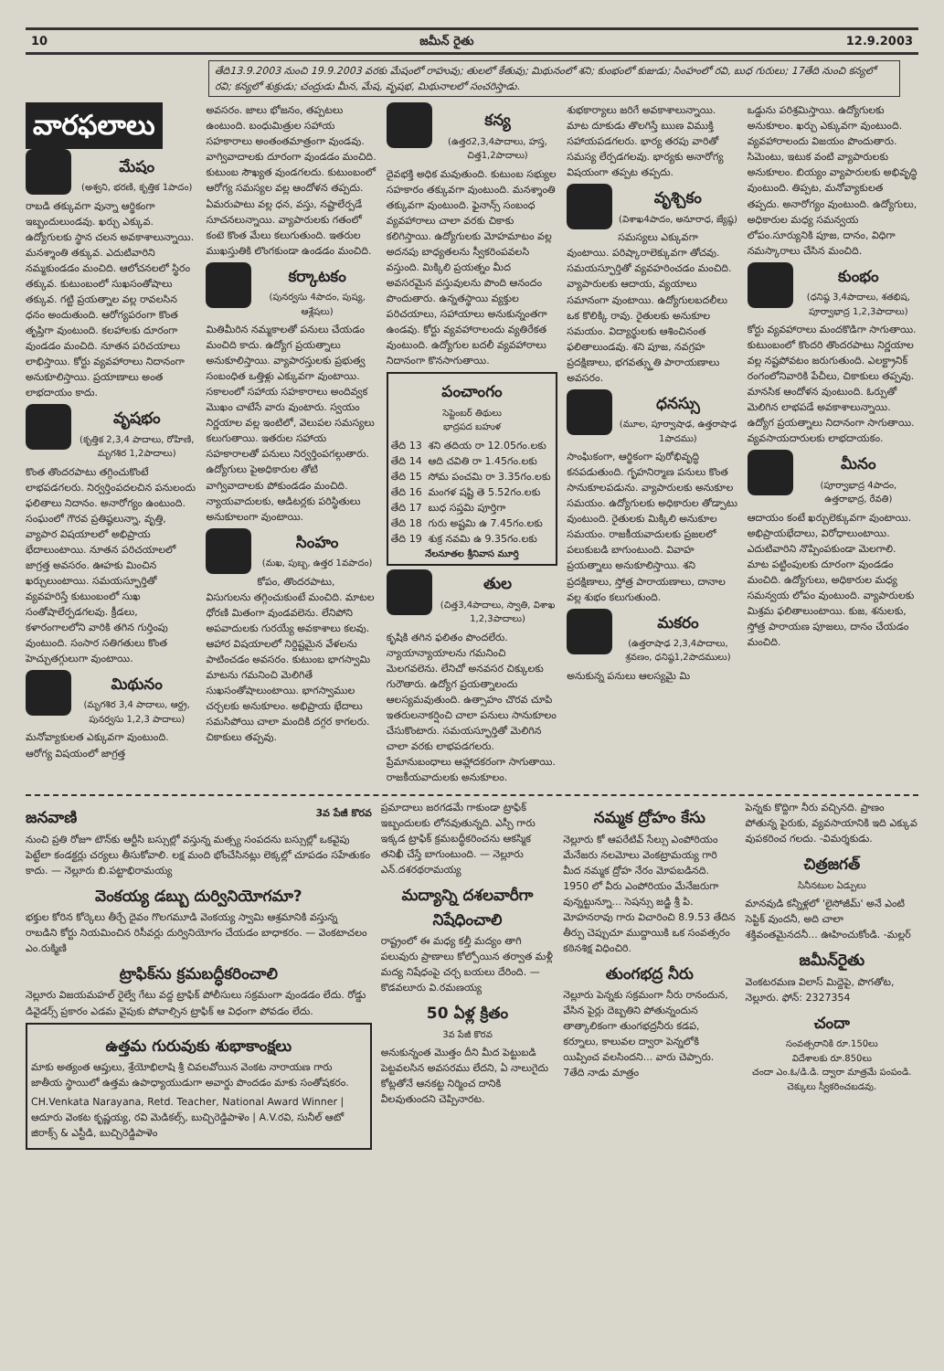10 జమీన్ రైతు 12.9.2003
తేది13.9.2003 నుంచి 19.9.2003 వరకు మేషంలో రాహువు; తులలో కేతువు; మిథునంలో శని; కుంభంలో కుజుడు; సింహంలో రవి, బుధ గురులు; 17తేది నుంచి కన్యలో రవి; కన్యలో శుక్రుడు; చంద్రుడు మీన, మేష, వృషభ, మిథునాలలో సంచరిస్తాడు.
వారఫలాలు
మేషం
(అశ్వని, భరణి, కృత్తిక 1పాదం)
రాబడి తక్కువగా వున్నా ఆర్థికంగా ఇబ్బందులుండవు. ఖర్చు ఎక్కువ. ఉద్యోగులకు స్థాన చలన అవకాశాలున్నాయి. మనశ్శాంతి తక్కువ. ఎదుటివారిని నమ్మకుండడం మంచిది. ఆలోచనలలో స్థిరం తక్కువ. కుటుంబంలో సుఖసంతోషాలు తక్కువ. గట్టి ప్రయత్నాల వల్ల రావలసిన ధనం అందుతుంది. ఆరోగ్యపరంగా కొంత తృప్తిగా వుంటుంది. కలహాలకు దూరంగా వుండడం మంచిది. నూతన పరిచయాలు లాభిస్తాయి. కోర్టు వ్యవహారాలు నిదానంగా అనుకూలిస్తాయి. ప్రయాణాలు అంత లాభదాయం కాదు.
వృషభం
(కృత్తిక 2,3,4 పాదాలు, రోహిణి, మృగశిర 1,2పాదాలు)
కొంత తొందరపాటు తగ్గించుకొంటే లాభపడగలరు. నిర్వర్తింపదలచిన పనులందు ఫలితాలు నిదానం. అనారోగ్యం ఉంటుంది. సంఘంలో గౌరవ ప్రతిష్ఠలున్నా, వృత్తి, వ్యాపార విషయాలలో అభిప్రాయ భేదాలుంటాయి. నూతన పరిచయాలలో జాగ్రత్త అవసరం. ఊహకు మించిన ఖర్చులుంటాయి. సమయస్ఫూర్తితో వ్యవహరిస్తే కుటుంబంలో సుఖ సంతోషాలేర్పడగలవు. క్రీడలు, కళారంగాలలోని వారికి తగిన గుర్తింపు వుంటుంది. సంసార సతిగతులు కొంత హెచ్చుతగ్గులుగా వుంటాయి.
మిథునం
(మృగశిర 3,4 పాదాలు, ఆర్ద్ర, పునర్వసు 1,2,3 పాదాలు)
మనోవ్యాకులత ఎక్కువగా వుంటుంది. ఆరోగ్య విషయంలో జాగ్రత్త
అవసరం. జాలు భోజనం, తప్పటలు ఉంటుంది. బంధుమిత్రుల సహాయ సహకారాలు అంతంతమాత్రంగా వుండవు. వాగ్వివాదాలకు దూరంగా వుండడం మంచిది. కుటుంబ సౌఖ్యత వుండగలదు. కుటుంబంలో ఆరోగ్య సమస్యల వల్ల ఆందోళన తప్పదు. ఏమరుపాటు వల్ల ధన, వస్తు, నష్టాలేర్పడే సూచనలున్నాయి. వ్యాపారులకు గతంలో కంటె కొంత మేలు కలుగుతుంది. ఇతరుల ముఖస్తుతికి లొంగకుండా ఉండడం మంచిది.
కర్కాటకం
(పునర్వసు 4పాదం, పుష్య, ఆశ్లేషలు)
మితిమీరిన నమ్మకాలతో పనులు చేయడం మంచిది కాదు. ఉద్యోగ ప్రయత్నాలు అనుకూలిస్తాయి. వ్యాపారస్తులకు ప్రభుత్వ సంబంధిత ఒత్తిళ్లు ఎక్కువగా వుంటాయి. సకాలంలో సహాయ సహకారాలు అందివ్వక మొఖం చాటేసే వారు వుంటారు. స్వయం నిర్ణయాల వల్ల ఇంటిలో, వెలుపల సమస్యలు కలుగుతాయి. ఇతరుల సహాయ సహకారాలతో పనులు నిర్వర్తింపగల్గుతారు. ఉద్యోగులు పైఅధికారుల తోటి వాగ్వివాదాలకు పోకుండడం మంచిది. న్యాయవాదులకు, ఆడిటర్లకు పరిస్థితులు అనుకూలంగా వుంటాయి.
సింహం
(మఖ, పుబ్బ, ఉత్తర 1వపాదం)
కోపం, తొందరపాటు, విసుగులను తగ్గించుకుంటే మంచిది. మాటల ధోరణి మితంగా వుండవలెను. లేనిపోని అపవాదులకు గురయ్యే అవకాశాలు కలవు. ఆహార విషయాలలో నిర్దిష్టమైన వేళలను పాటించడం అవసరం. కుటుంబ భాగస్వామి మాటను గమనించి మెలిగితే సుఖసంతోషాలుంటాయి. భాగస్వాముల చర్చలకు అనుకూలం. అభిప్రాయ భేదాలు సమసిపోయి చాలా మందికి దగ్గర కాగలరు. చికాకులు తప్పవు.
కన్య
(ఉత్తర2,3,4పాదాలు, హస్త, చిత్త1,2పాదాలు)
దైవభక్తి అధిక మవుతుంది. కుటుంబ సభ్యుల సహకారం తక్కువగా వుంటుంది. మనశ్శాంతి తక్కువగా వుంటుంది. ఫైనాన్స్ సంబంధ వ్యవహారాలు చాలా వరకు చికాకు కలిగిస్తాయి. ఉద్యోగులకు మోహమాటం వల్ల అదనపు బాధ్యతలను స్వీకరింపవలసి వస్తుంది. మిక్కిలి ప్రయత్నం మీద అవసరమైన వస్తువులను పొంది ఆనందం పొందుతారు. ఉన్నతస్థాయి వ్యక్తుల పరిచయాలు, సహాయాలు అనుకున్నంతగా ఉండవు. కోర్టు వ్యవహారాలందు వ్యతిరేకత వుంటుంది. ఉద్యోగుల బదలీ వ్యవహారాలు నిదానంగా కొనసాగుతాయి.
పంచాంగం
సెప్టెంబర్ తిథులు
భాద్రపద బహుళ
| తేది 13 | శని తదియ రా 12.05గం.లకు |
| తేది 14 | ఆది చవితి రా 1.45గం.లకు |
| తేది 15 | సోమ పంచమి రా 3.35గం.లకు |
| తేది 16 | మంగళ షష్టి తె 5.52గం.లకు |
| తేది 17 | బుధ సప్తమి పూర్తిగా |
| తేది 18 | గురు అష్టమి ఉ 7.45గం.లకు |
| తేది 19 | శుక్ర నవమి ఉ 9.35గం.లకు |
నేలనూతల శ్రీనివాస మూర్తి
తుల
(చిత్త3,4పాదాలు, స్వాతి, విశాఖ 1,2,3పాదాలు)
కృషికి తగిన ఫలితం పొందలేరు. న్యాయాన్యాయాలను గమనించి మెలగవలెను. లేనిచో అనవసర చిక్కులకు గురౌతారు. ఉద్యోగ ప్రయత్నాలందు ఆలస్యమవుతుంది. ఉత్సాహం చొరవ చూపి ఇతరులనాకర్షించి చాలా పనులు సానుకూలం చేసుకొంటారు. సమయస్ఫూర్తితో మెలిగిన చాలా వరకు లాభపడగలరు. ప్రేమానుబంధాలు ఆహ్లాదకరంగా సాగుతాయి. రాజకీయవాదులకు అనుకూలం.
శుభకార్యాలు జరిగే అవకాశాలున్నాయి. మాట దూకుడు తొలగిస్తే ఋణ విముక్తి సహాయపడగలరు. భార్య తరపు వారితో సమస్య లేర్పడగలవు. భార్యకు అనారోగ్య విషయంగా తప్పట తప్పదు.
వృశ్చికం
(విశాఖ4పాదం, అనూరాధ, జ్యేష్ఠ)
సమస్యలు ఎక్కువగా వుంటాయి. పరిష్కారాలెక్కువగా తోచవు. సమయస్ఫూర్తితో వ్యవహరించడం మంచిది. వ్యాపారులకు ఆదాయ, వ్యయాలు సమానంగా వుంటాయి. ఉద్యోగులబదలీలు ఒక కొలిక్కి రావు. రైతులకు అనుకూల సమయం. విద్యార్థులకు ఆశించినంత ఫలితాలుండవు. శని పూజ, నవగ్రహ ప్రదక్షిణాలు, భగవత్స్తుతి పారాయణాలు అవసరం.
ధనస్సు
(మూల, పూర్వాషాఢ, ఉత్తరాషాఢ 1పాదము)
సాంఘికంగా, ఆర్థికంగా పురోభివృద్ధి కనపడుతుంది. గృహనిర్మాణ పనులు కొంత సానుకూలపడును. వ్యాపారులకు అనుకూల సమయం. ఉద్యోగులకు అధికారుల తోడ్పాటు వుంటుంది. రైతులకు మిక్కిలి అనుకూల సమయం. రాజకీయవాదులకు ప్రజలలో పలుకుబడి బాగుంటుంది. వివాహ ప్రయత్నాలు అనుకూలిస్తాయి. శని ప్రదక్షిణాలు, స్తోత్ర పారాయణాలు, దానాల వల్ల శుభం కలుగుతుంది.
మకరం
(ఉత్తరాషాఢ 2,3,4పాదాలు, శ్రవణం, ధనిష్ఠ1,2పాదములు)
అనుకున్న పనులు ఆలస్యమై మి
ఒడ్డును పరిశ్రమిస్తాయి. ఉద్యోగులకు అనుకూలం. ఖర్చు ఎక్కువగా వుంటుంది. వ్యవహారాలందు విజయం పొందుతారు. సిమెంటు, ఇటుక వంటి వ్యాపారులకు అనుకూలం. బియ్యం వ్యాపారులకు అభివృద్ధి వుంటుంది. తిప్పట, మనోవ్యాకులత తప్పదు. అనారోగ్యం వుంటుంది. ఉద్యోగులు, అధికారుల మధ్య సమన్వయ లోపం.సూర్యునికి పూజ, దానం, విధిగా నమస్కారాలు చేసిన మంచిది.
కుంభం
(ధనిష్ఠ 3,4పాదాలు, శతభిష, పూర్వాభాద్ర 1,2,3పాదాలు)
కోర్టు వ్యవహారాలు మందకొడిగా సాగుతాయి. కుటుంబంలో కొందరి తొందరపాటు నిర్ణయాల వల్ల నష్టపోవటం జరుగుతుంది. ఎలక్ట్రానిక్ రంగంలోనివారికి పేచీలు, చికాకులు తప్పవు. మానసిక ఆందోళన వుంటుంది. ఓర్పుతో మెలిగిన లాభపడే అవకాశాలున్నాయి. ఉద్యోగ ప్రయత్నాలు నిదానంగా సాగుతాయి. వ్యవసాయదారులకు లాభదాయకం.
మీనం
(పూర్వాభాద్ర 4పాదం, ఉత్తరాభాద్ర, రేవతి)
ఆదాయం కంటే ఖర్చులెక్కువగా వుంటాయి. అభిప్రాయభేదాలు, విరోధాలుంటాయి. ఎదుటివారిని నొప్పింపకుండా మెలగాలి. మాట పట్టింపులకు దూరంగా వుండడం మంచిది. ఉద్యోగులు, అధికారుల మధ్య సమన్వయ లోపం వుంటుంది. వ్యాపారులకు మిశ్రమ ఫలితాలుంటాయి. కుజ, శనులకు, స్తోత్ర పారాయణ పూజలు, దానం చేయడం మంచిది.
జనవాణి 3వ పేజీ కొరవ
నుంచి ప్రతి రోజూ టౌన్‌కు ఆర్టీసి బస్సుల్లో వస్తున్న మత్స్య సంపదను బస్సుల్లో ఒకవైపు పెట్టేలా కండక్టర్లు చర్యలు తీసుకోవాలి. లక్ష మంది భోంచేసినట్లు లెక్కల్లో చూపడం సహేతుకం కాదు. — నెల్లూరు బి.పట్టాభిరామయ్య
వెంకయ్య డబ్బు దుర్వినియోగమా?
భక్తుల కోరిన కోర్కెలు తీర్చే దైవం గొలగమూడి వెంకయ్య స్వామి ఆశ్రమానికి వస్తున్న రాబడిని కోర్టు నియమించిన రిసీవర్లు దుర్వినియోగం చేయడం బాధాకరం. — వెంకటాచలం ఎం.రుక్మిణి
ట్రాఫిక్‌ను క్రమబద్ధీకరించాలి
నెల్లూరు విజయమహల్ రైల్వే గేటు వద్ద ట్రాఫిక్ పోలీసులు సక్రమంగా వుండడం లేదు. రోడ్డు డివైడర్స్ ప్రకారం ఎడమ వైపుకు పోవాల్సిన ట్రాఫిక్ ఆ విధంగా పోవడం లేదు.
ఉత్తమ గురువుకు శుభాకాంక్షలు
మాకు అత్యంత ఆప్తులు, శ్రేయోభిలాషి శ్రీ చివలవోయిన వెంకట నారాయణ గారు జాతీయ స్థాయిలో ఉత్తమ ఉపాధ్యాయుడుగా అవార్డు పొందడం మాకు సంతోషకరం.
CH.Venkata Narayana, Retd. Teacher, National Award Winner | ఆదూరు వెంకట కృష్ణయ్య, రవి మెడికల్స్, బుచ్చిరెడ్డిపాళెం | A.V.రవి, సునీల్ ఆటో జిరాక్స్ & ఎస్టీడి, బుచ్చిరెడ్డిపాళెం
ప్రమాదాలు జరగడమే గాకుండా ట్రాఫిక్ ఇబ్బందులకు లోనవుతున్నది. ఎస్పీ గారు ఇక్కడ ట్రాఫిక్ క్రమబద్ధీకరించను ఆకస్మిక తనిఖీ చేస్తే బాగుంటుంది. — నెల్లూరు ఎన్.దశరథరామయ్య
మద్యాన్ని దశలవారీగా నిషేధించాలి
రాష్ట్రంలో ఈ మధ్య కల్తీ మద్యం తాగి పలువురు ప్రాణాలు కోల్పోయిన తర్వాత మళ్లీ మద్య నిషేధంపై చర్చ బయలు దేరింది. — కొడవలూరు వి.రమణయ్య
50 ఏళ్ల క్రితం
3వ పేజీ కొరవ
అనుకున్నంత మొత్తం దీని మీద పెట్టుబడి పెట్టవలసిన అవసరము లేదని, ఏ నాలుగైదు కోట్లతోనే ఆనకట్ట నిర్మించ దానికి వీలవుతుందని చెప్పినారట.
నమ్మక ద్రోహం కేసు
నెల్లూరు కో ఆపరేటివ్ సేల్సు ఎంపోరియం మేనేజరు నలమోలు వెంకట్రామయ్య గారి మీద నమ్మక ద్రోహ నేరం మోపబడినది. 1950 లో వీరు ఎంపోరియం మేనేజరుగా వున్నట్టున్నూ... సెషన్సు జడ్జి శ్రీ పి. మోహనరావు గారు విచారించి 8.9.53 తేదిన తీర్పు చెప్పుచూ ముద్దాయికి ఒక సంవత్సరం కఠినశిక్ష విధించిరి.
తుంగభద్ర నీరు
నెల్లూరు పెన్నకు సక్రమంగా నీరు రానందున, వేసిన పైర్లు దెబ్బతిని పోతున్నందున తాత్కాలికంగా తుంగభద్రనీరు కడప, కర్నూలు, కాలువల ద్వారా పెన్నలోకి యిప్పించ వలసిందని... వారు చెప్పారు. 7తేది నాడు మాత్రం
పెన్నకు కొద్దిగా నీరు వచ్చినది. ప్రాణం పోతున్న పైరుకు, వ్యవసాయానికి ఇది ఎక్కువ వుపకరించ గలదు. -విమర్శకుడు.
చిత్రజగత్
సినీనటుల ఏడ్పులు
మానవుడి కన్నీళ్లలో 'లైసోజీమ్' అనే ఎంటి సెప్టిక్ వుందనీ, అది చాలా శక్తివంతమైనదనీ... ఊహించుకోండి. -మల్లర్
జమీన్‌రైతు
వెంకటరమణ విలాస్ మిద్దెపై, పొగతోట, నెల్లూరు. ఫోన్: 2327354
చందా
సంవత్సరానికి రూ.150లు
విదేశాలకు రూ.850లు
చందా ఎం.ఓ/డి.డి. ద్వారా మాత్రమే పంపండి.
చెక్కులు స్వీకరించబడవు.